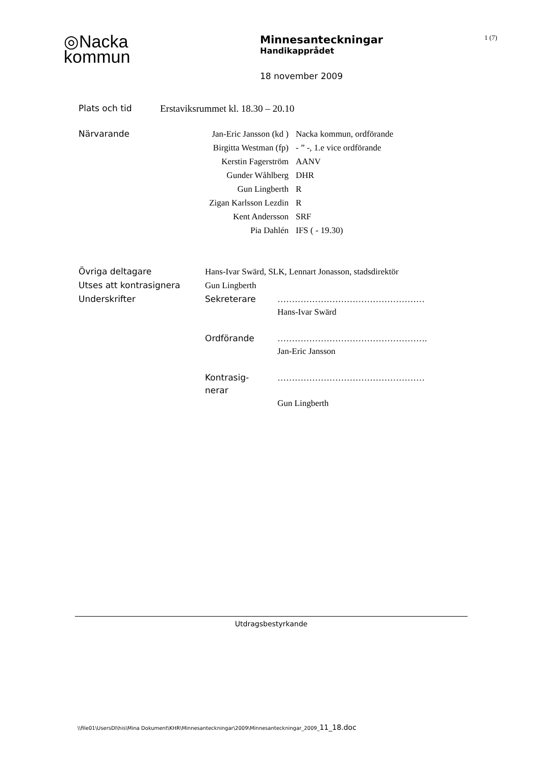◎Nacka
kommun
Minnesanteckningar
Handikapprådet
18 november 2009
1 (7)
| Plats och tid | Erstaviksrummet kl. 18.30 – 20.10 |
| Närvarande | Jan-Eric Jansson (kd ) | Nacka kommun, ordförande |
| | Birgitta Westman (fp) | - ” -, 1.e vice ordförande |
| | Kerstin Fagerström | AANV |
| | Gunder Wåhlberg | DHR |
| | Gun Lingberth | R |
| | Zigan Karlsson Lezdin | R |
| | Kent Andersson | SRF |
| | Pia Dahlén | IFS ( - 19.30) |
| Övriga deltagare | Hans-Ivar Swärd, SLK, Lennart Jonasson, stadsdirektör | |
| Utses att kontrasignera | Gun Lingberth | |
| Underskrifter | Sekreterare | …………………………………………… Hans-Ivar Swärd |
| | Ordförande | ……………………………………………. Jan-Eric Jansson |
| | Kontrasig- nerar | …………………………………………… Gun Lingberth |
Utdragsbestyrkande
\\file01\UsersDI\his\Mina Dokument\KHR\Minnesanteckningar\2009\Minnesanteckningar_2009_11_18.doc